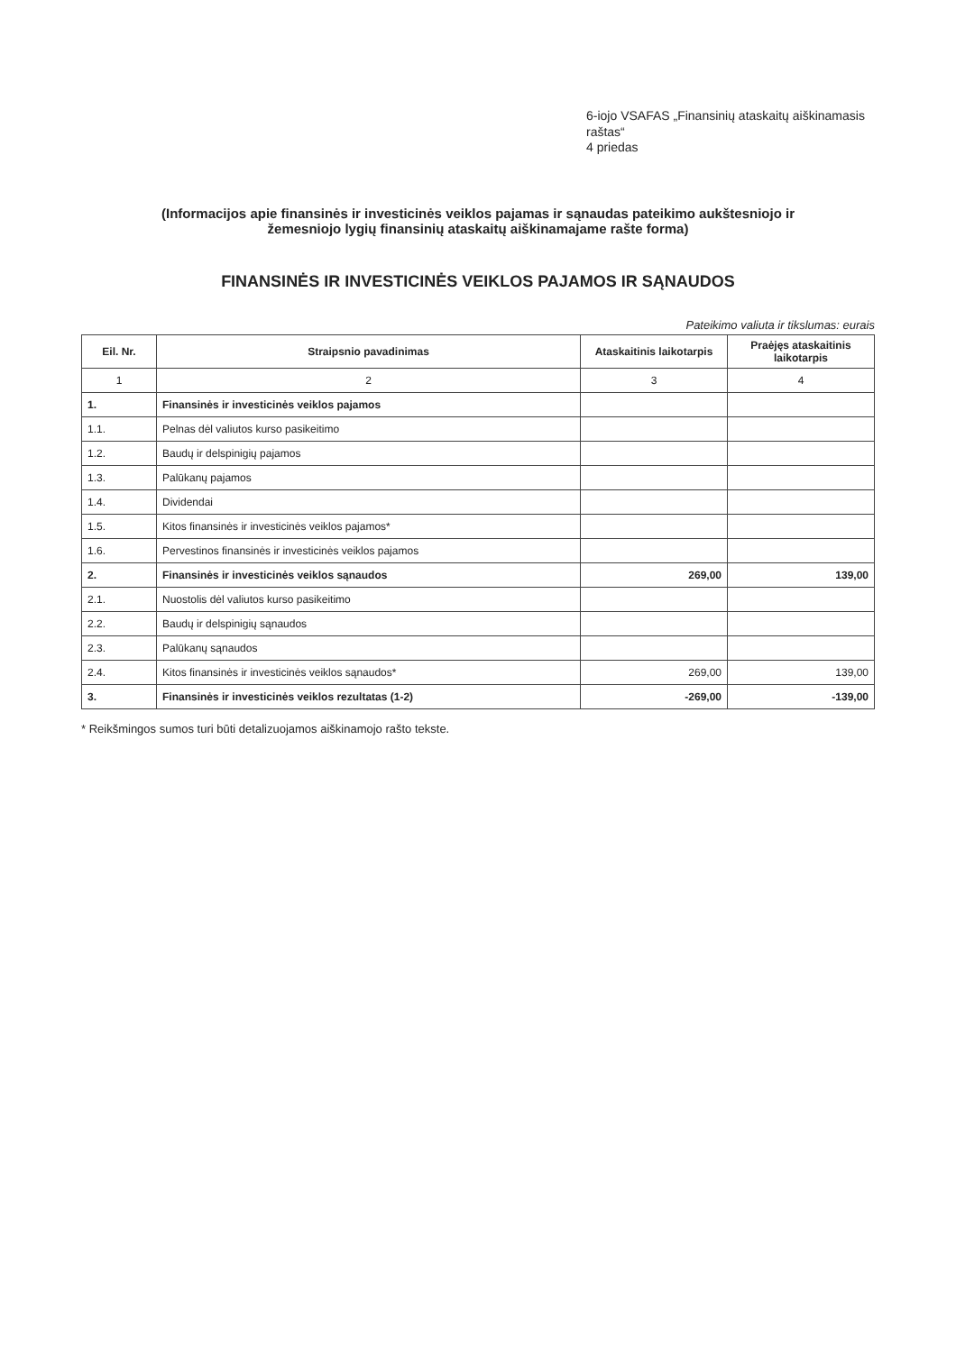6-iojo VSAFAS „Finansinių ataskaitų aiškinamasis raštas“
4 priedas
(Informacijos apie finansinės ir investicinės veiklos pajamas ir sąnaudas pateikimo aukštesniojo ir
žemesniojo lygių finansinių ataskaitų aiškinamajame rašte forma)
FINANSINĖS IR INVESTICINĖS VEIKLOS PAJAMOS IR SĄNAUDOS
Pateikimo valiuta ir tikslumas: eurais
| Eil. Nr. | Straipsnio pavadinimas | Ataskaitinis laikotarpis | Praėjęs ataskaitinis laikotarpis |
| --- | --- | --- | --- |
| 1 | 2 | 3 | 4 |
| 1. | Finansinės ir investicinės veiklos pajamos | | |
| 1.1. | Pelnas dėl valiutos kurso pasikeitimo | | |
| 1.2. | Baudų ir delspinigių pajamos | | |
| 1.3. | Palūkanų pajamos | | |
| 1.4. | Dividendai | | |
| 1.5. | Kitos finansinės ir investicinės veiklos pajamos* | | |
| 1.6. | Pervestinos finansinės ir investicinės veiklos pajamos | | |
| 2. | Finansinės ir investicinės veiklos sąnaudos | 269,00 | 139,00 |
| 2.1. | Nuostolis dėl valiutos kurso pasikeitimo | | |
| 2.2. | Baudų ir delspinigių sąnaudos | | |
| 2.3. | Palūkanų sąnaudos | | |
| 2.4. | Kitos finansinės ir investicinės veiklos sąnaudos* | 269,00 | 139,00 |
| 3. | Finansinės ir investicinės veiklos rezultatas (1-2) | -269,00 | -139,00 |
* Reikšmingos sumos turi būti detalizuojamos aiškinamojo rašto tekste.